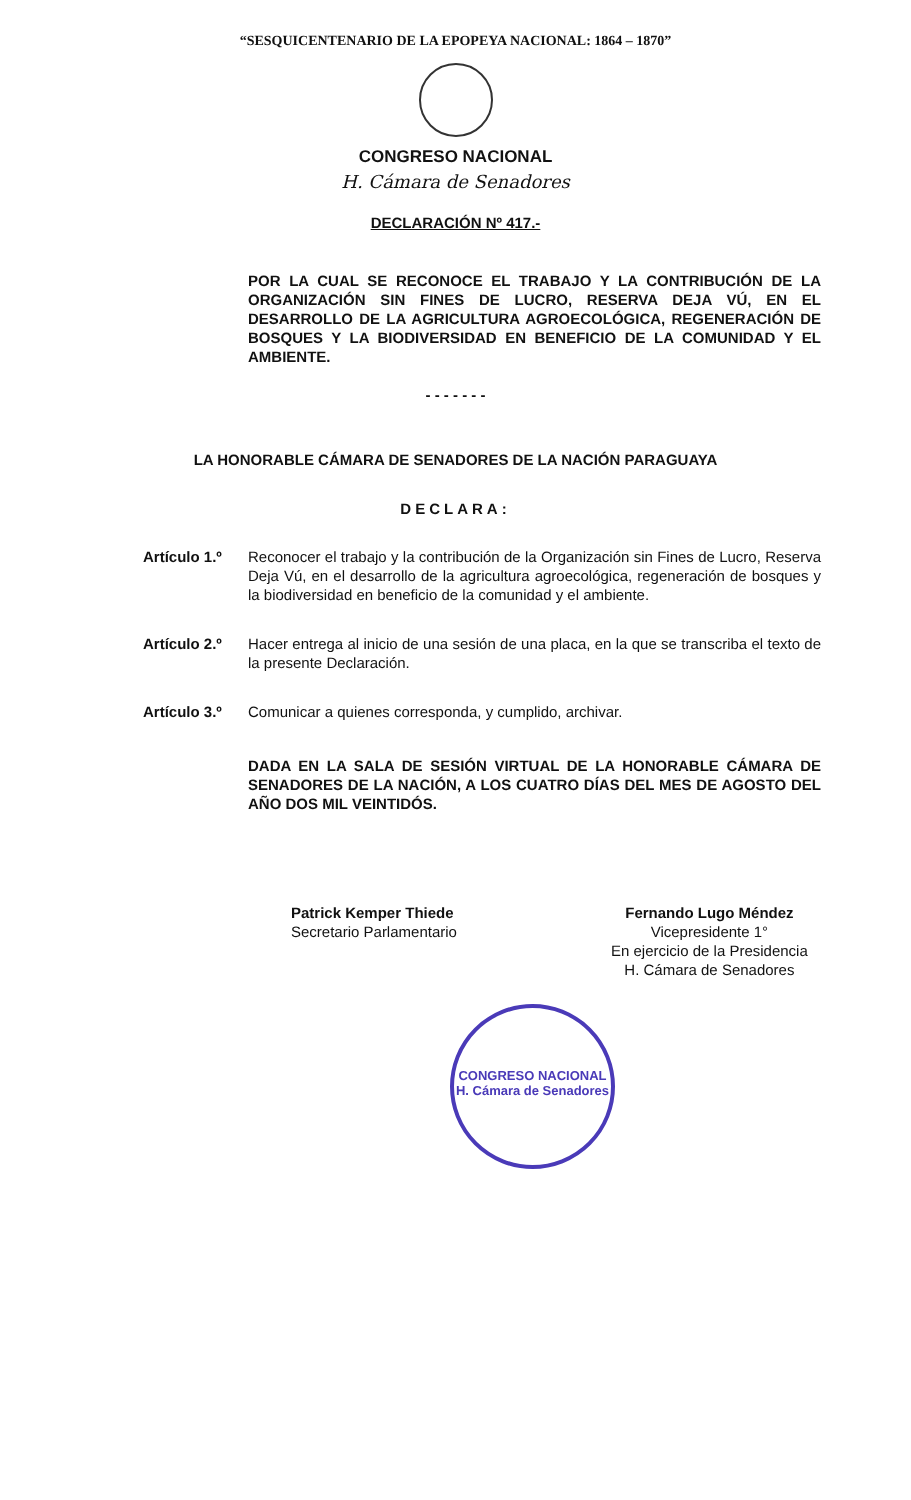“SESQUICENTENARIO DE LA EPOPEYA NACIONAL: 1864 – 1870”
CONGRESO NACIONAL
H. Cámara de Senadores
DECLARACIÓN Nº 417.-
POR LA CUAL SE RECONOCE EL TRABAJO Y LA CONTRIBUCIÓN DE LA ORGANIZACIÓN SIN FINES DE LUCRO, RESERVA DEJA VÚ, EN EL DESARROLLO DE LA AGRICULTURA AGROECOLÓGICA, REGENERACIÓN DE BOSQUES Y LA BIODIVERSIDAD EN BENEFICIO DE LA COMUNIDAD Y EL AMBIENTE.
- - - - - - -
LA HONORABLE CÁMARA DE SENADORES DE LA NACIÓN PARAGUAYA
DECLARA:
Artículo 1.º
Reconocer el trabajo y la contribución de la Organización sin Fines de Lucro, Reserva Deja Vú, en el desarrollo de la agricultura agroecológica, regeneración de bosques y la biodiversidad en beneficio de la comunidad y el ambiente.
Artículo 2.º
Hacer entrega al inicio de una sesión de una placa, en la que se transcriba el texto de la presente Declaración.
Artículo 3.º
Comunicar a quienes corresponda, y cumplido, archivar.
DADA EN LA SALA DE SESIÓN VIRTUAL DE LA HONORABLE CÁMARA DE SENADORES DE LA NACIÓN, A LOS CUATRO DÍAS DEL MES DE AGOSTO DEL AÑO DOS MIL VEINTIDÓS.
Patrick Kemper Thiede
Secretario Parlamentario
Fernando Lugo Méndez
Vicepresidente 1°
En ejercicio de la Presidencia
H. Cámara de Senadores
CONGRESO NACIONAL
H. Cámara de Senadores